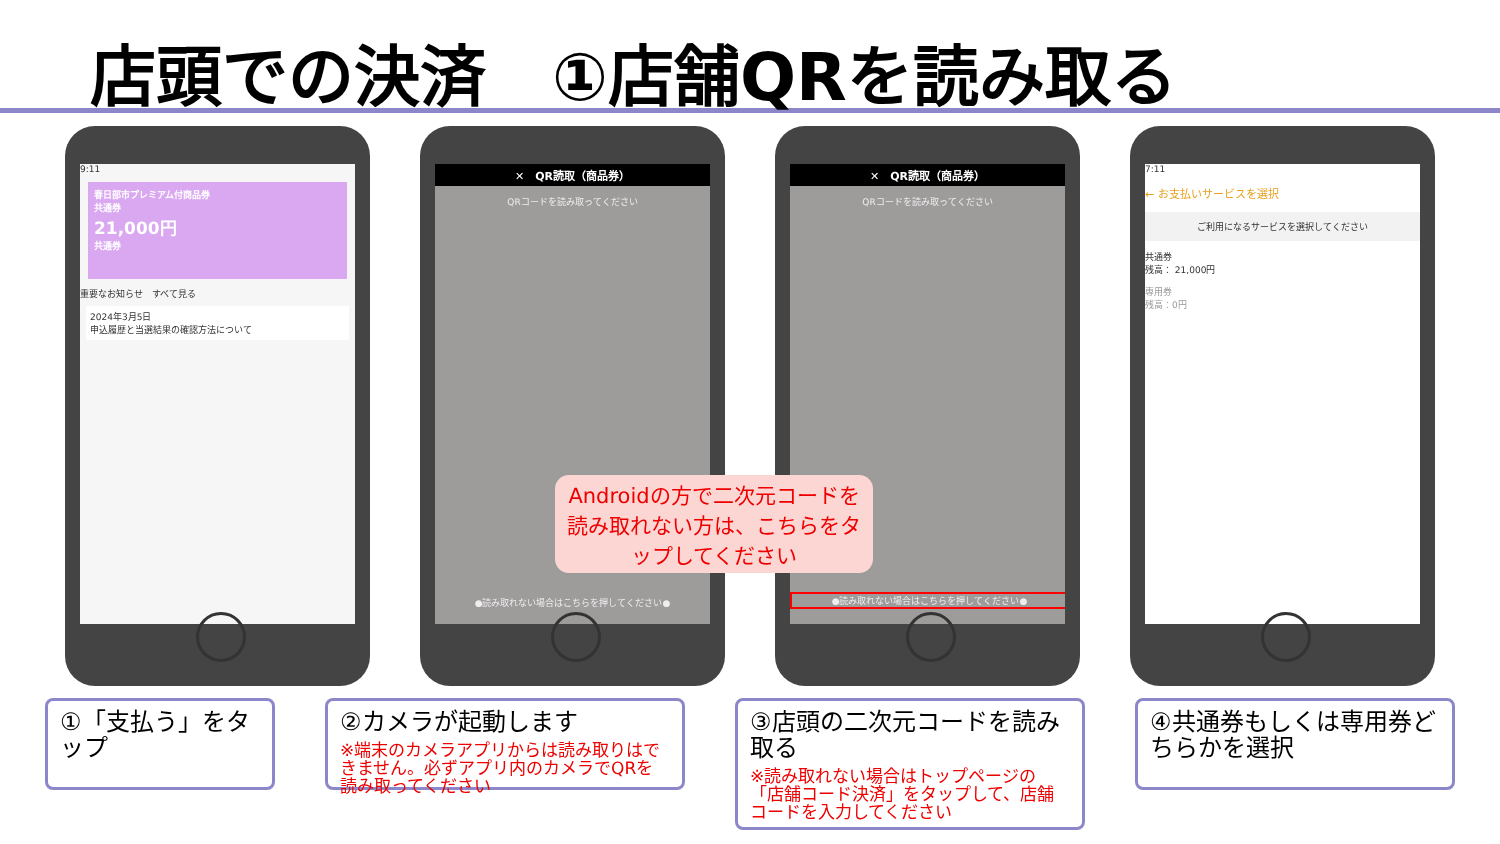店頭での決済　①店舗QRを読み取る
9:11
春日部市プレミアム付商品券
共通券
21,000円
共通券
重要なお知らせ　すべて見る
2024年3月5日
申込履歴と当選結果の確認方法について
✕　QR読取（商品券）
QRコードを読み取ってください
●読み取れない場合はこちらを押してください●
✕　QR読取（商品券）
QRコードを読み取ってください
●読み取れない場合はこちらを押してください●
7:11
← お支払いサービスを選択
ご利用になるサービスを選択してください
共通券
残高： 21,000円
専用券
残高：0円
Androidの方で二次元コードを読み取れない方は、こちらをタップしてください
①「支払う」をタップ
②カメラが起動します
※端末のカメラアプリからは読み取りはできません。必ずアプリ内のカメラでQRを読み取ってください
③店頭の二次元コードを読み取る
※読み取れない場合はトップページの「店舗コード決済」をタップして、店舗コードを入力してください
④共通券もしくは専用券どちらかを選択